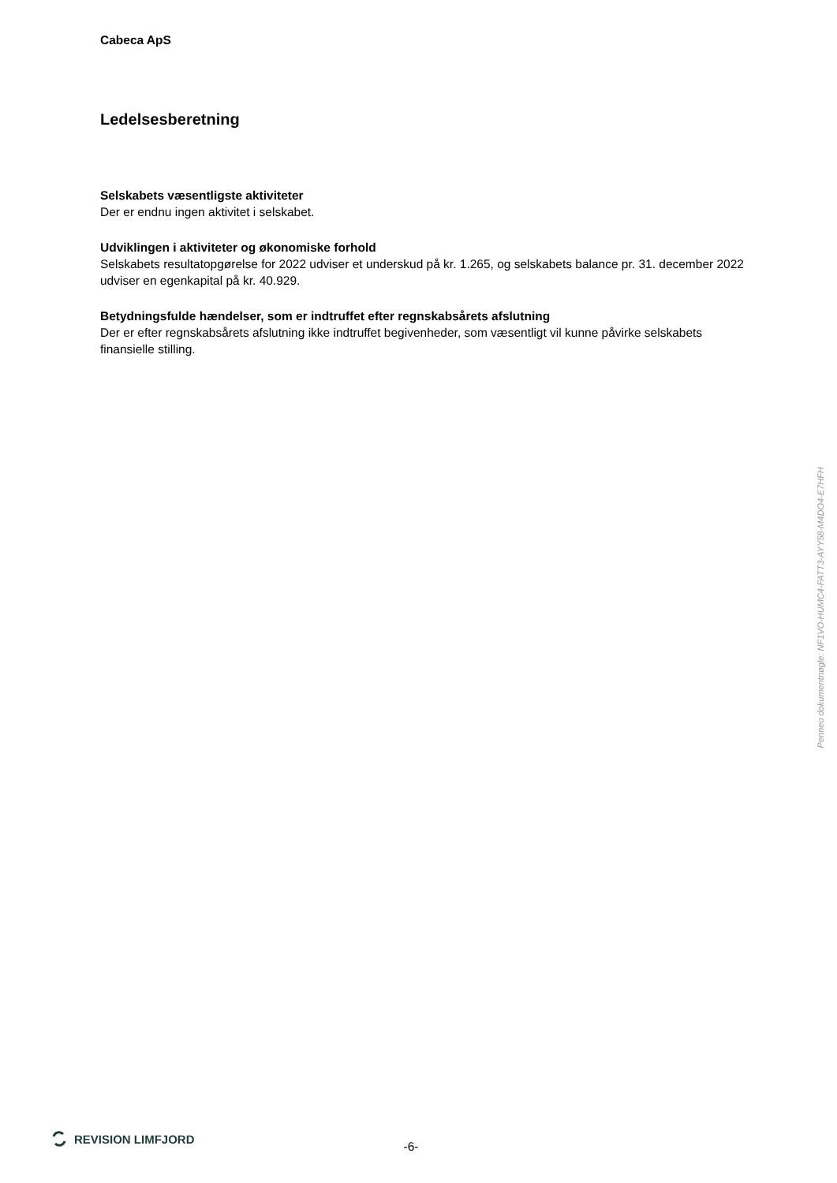Cabeca ApS
Ledelsesberetning
Selskabets væsentligste aktiviteter
Der er endnu ingen aktivitet i selskabet.
Udviklingen i aktiviteter og økonomiske forhold
Selskabets resultatopgørelse for 2022 udviser et underskud på kr. 1.265, og selskabets balance pr. 31. december 2022 udviser en egenkapital på kr. 40.929.
Betydningsfulde hændelser, som er indtruffet efter regnskabsårets afslutning
Der er efter regnskabsårets afslutning ikke indtruffet begivenheder, som væsentligt vil kunne påvirke selskabets finansielle stilling.
Penneo dokumentnøgle: NF1VO-HUMC4-FATT3-AYY58-M4DO4-E7HFH
REVISION LIMFJORD
-6-